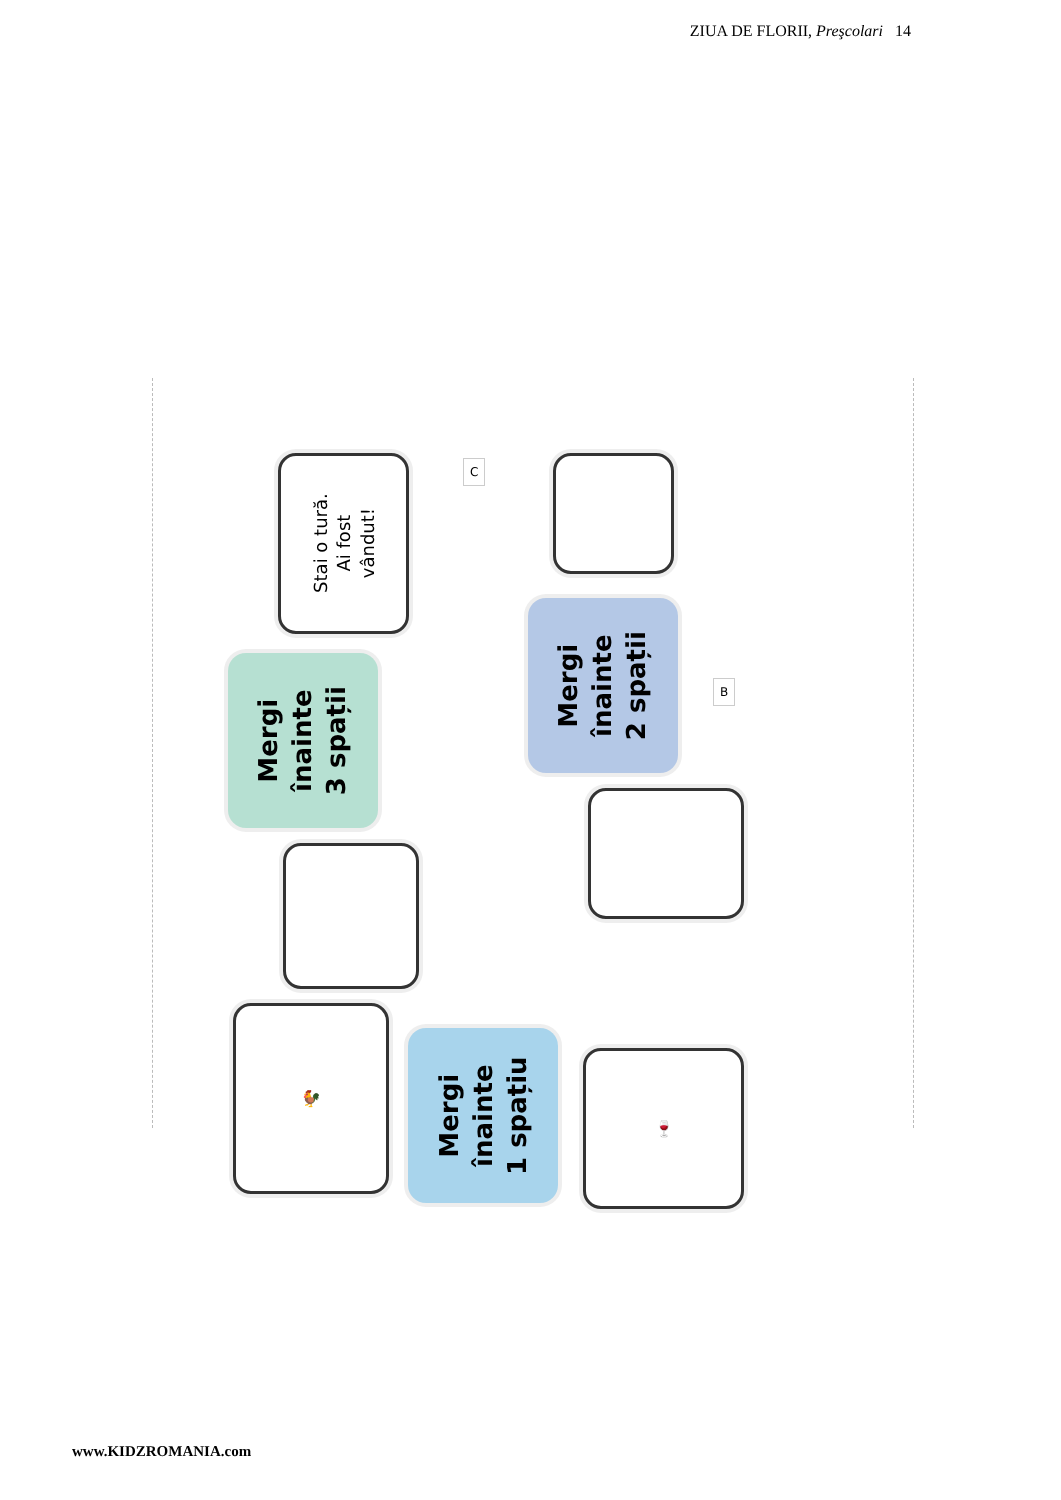ZIUA DE FLORII, Preşcolari 14
Stai o tură.
Ai fost
vândut!
Mergi
înainte
3 spații
🐓
Mergi
înainte
1 spațiu
🍷
Mergi
înainte
2 spații
C
B
www.KIDZROMANIA.com